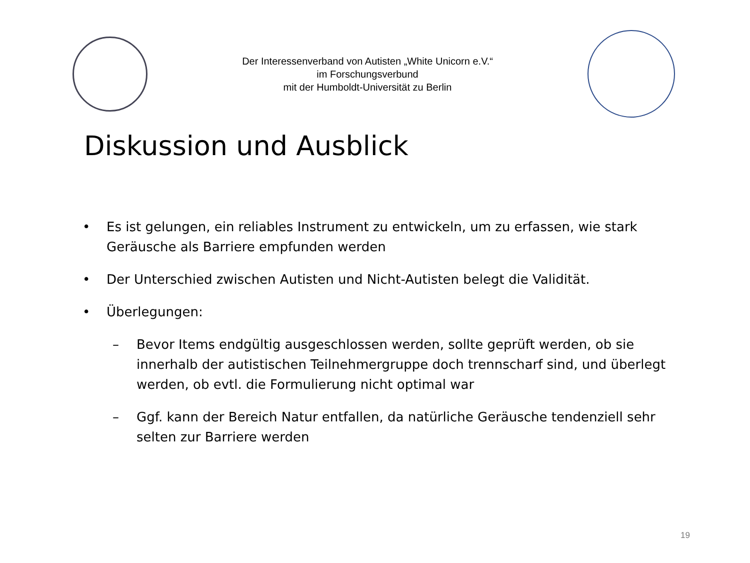Der Interessenverband von Autisten „White Unicorn e.V.“
im Forschungsverbund
mit der Humboldt-Universität zu Berlin
Diskussion und Ausblick
• Es ist gelungen, ein reliables Instrument zu entwickeln, um zu erfassen, wie stark Geräusche als Barriere empfunden werden
• Der Unterschied zwischen Autisten und Nicht-Autisten belegt die Validität.
• Überlegungen:
– Bevor Items endgültig ausgeschlossen werden, sollte geprüft werden, ob sie innerhalb der autistischen Teilnehmergruppe doch trennscharf sind, und überlegt werden, ob evtl. die Formulierung nicht optimal war
– Ggf. kann der Bereich Natur entfallen, da natürliche Geräusche tendenziell sehr selten zur Barriere werden
19